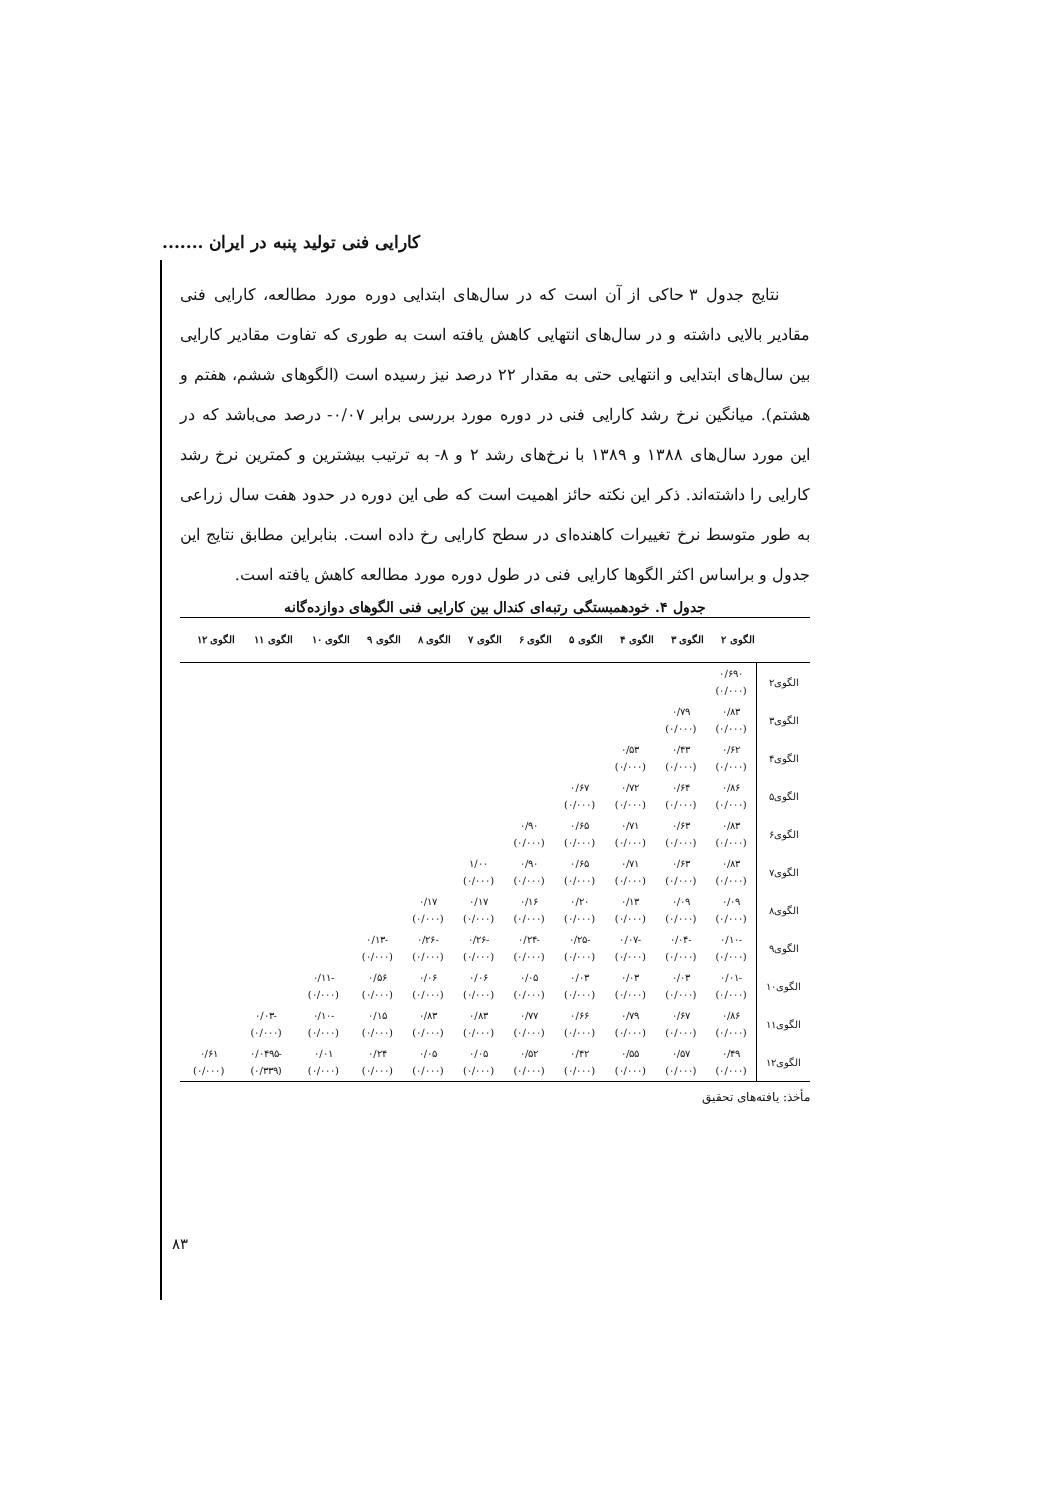کارایی فنی تولید پنبه در ایران .......
نتایج جدول ۳ حاکی از آن است که در سال‌های ابتدایی دوره مورد مطالعه، کارایی فنی مقادیر بالایی داشته و در سال‌های انتهایی کاهش یافته است به طوری که تفاوت مقادیر کارایی بین سال‌های ابتدایی و انتهایی حتی به مقدار ۲۲ درصد نیز رسیده است (الگوهای ششم، هفتم و هشتم). میانگین نرخ رشد کارایی فنی در دوره مورد بررسی برابر ۰/۰۷- درصد می‌باشد که در این مورد سال‌های ۱۳۸۸ و ۱۳۸۹ با نرخ‌های رشد ۲ و ۸- به ترتیب بیشترین و کمترین نرخ رشد کارایی را داشته‌اند. ذکر این نکته حائز اهمیت است که طی این دوره در حدود هفت سال زراعی به طور متوسط نرخ تغییرات کاهنده‌ای در سطح کارایی رخ داده است. بنابراین مطابق نتایج این جدول و براساس اکثر الگوها کارایی فنی در طول دوره مورد مطالعه کاهش یافته است.
جدول ۴. خودهمبستگی رتبه‌ای کندال بین کارایی فنی الگوهای دوازده‌گانه
| | الگوی ۲ | الگوی ۳ | الگوی ۴ | الگوی ۵ | الگوی ۶ | الگوی ۷ | الگوی ۸ | الگوی ۹ | الگوی ۱۰ | الگوی ۱۱ | الگوی ۱۲ |
| --- | --- | --- | --- | --- | --- | --- | --- | --- | --- | --- | --- |
| الگوی۲ | ۰/۶۹۰ (۰/۰۰۰) | | | | | | | | | | |
| الگوی۳ | ۰/۸۳ (۰/۰۰۰) | ۰/۷۹ (۰/۰۰۰) | | | | | | | | | |
| الگوی۴ | ۰/۶۲ (۰/۰۰۰) | ۰/۴۳ (۰/۰۰۰) | ۰/۵۳ (۰/۰۰۰) | | | | | | | | |
| الگوی۵ | ۰/۸۶ (۰/۰۰۰) | ۰/۶۴ (۰/۰۰۰) | ۰/۷۲ (۰/۰۰۰) | ۰/۶۷ (۰/۰۰۰) | | | | | | | |
| الگوی۶ | ۰/۸۳ (۰/۰۰۰) | ۰/۶۳ (۰/۰۰۰) | ۰/۷۱ (۰/۰۰۰) | ۰/۶۵ (۰/۰۰۰) | ۰/۹۰ (۰/۰۰۰) | | | | | | |
| الگوی۷ | ۰/۸۳ (۰/۰۰۰) | ۰/۶۳ (۰/۰۰۰) | ۰/۷۱ (۰/۰۰۰) | ۰/۶۵ (۰/۰۰۰) | ۰/۹۰ (۰/۰۰۰) | ۱/۰۰ (۰/۰۰۰) | | | | | |
| الگوی۸ | ۰/۰۹ (۰/۰۰۰) | ۰/۰۹ (۰/۰۰۰) | ۰/۱۳ (۰/۰۰۰) | ۰/۲۰ (۰/۰۰۰) | ۰/۱۶ (۰/۰۰۰) | ۰/۱۷ (۰/۰۰۰) | ۰/۱۷ (۰/۰۰۰) | | | | |
| الگوی۹ | -۰/۱۰ (۰/۰۰۰) | -۰/۰۴ (۰/۰۰۰) | -۰/۰۷ (۰/۰۰۰) | -۰/۲۵ (۰/۰۰۰) | -۰/۲۴ (۰/۰۰۰) | -۰/۲۶ (۰/۰۰۰) | -۰/۲۶ (۰/۰۰۰) | -۰/۱۳ (۰/۰۰۰) | | | |
| الگوی۱۰ | -۰/۰۱ (۰/۰۰۰) | ۰/۰۳ (۰/۰۰۰) | ۰/۰۳ (۰/۰۰۰) | ۰/۰۳ (۰/۰۰۰) | ۰/۰۵ (۰/۰۰۰) | ۰/۰۶ (۰/۰۰۰) | ۰/۰۶ (۰/۰۰۰) | ۰/۵۶ (۰/۰۰۰) | -۰/۱۱ (۰/۰۰۰) | | |
| الگوی۱۱ | ۰/۸۶ (۰/۰۰۰) | ۰/۶۷ (۰/۰۰۰) | ۰/۷۹ (۰/۰۰۰) | ۰/۶۶ (۰/۰۰۰) | ۰/۷۷ (۰/۰۰۰) | ۰/۸۳ (۰/۰۰۰) | ۰/۸۳ (۰/۰۰۰) | ۰/۱۵ (۰/۰۰۰) | -۰/۱۰ (۰/۰۰۰) | -۰/۰۳ (۰/۰۰۰) | |
| الگوی۱۲ | ۰/۴۹ (۰/۰۰۰) | ۰/۵۷ (۰/۰۰۰) | ۰/۵۵ (۰/۰۰۰) | ۰/۴۲ (۰/۰۰۰) | ۰/۵۲ (۰/۰۰۰) | ۰/۰۵ (۰/۰۰۰) | ۰/۰۵ (۰/۰۰۰) | ۰/۲۴ (۰/۰۰۰) | ۰/۰۱ (۰/۰۰۰) | -۰/۰۴۹۵ (۰/۳۳۹) | ۰/۶۱ (۰/۰۰۰) |
مأخذ: یافته‌های تحقیق
۸۳